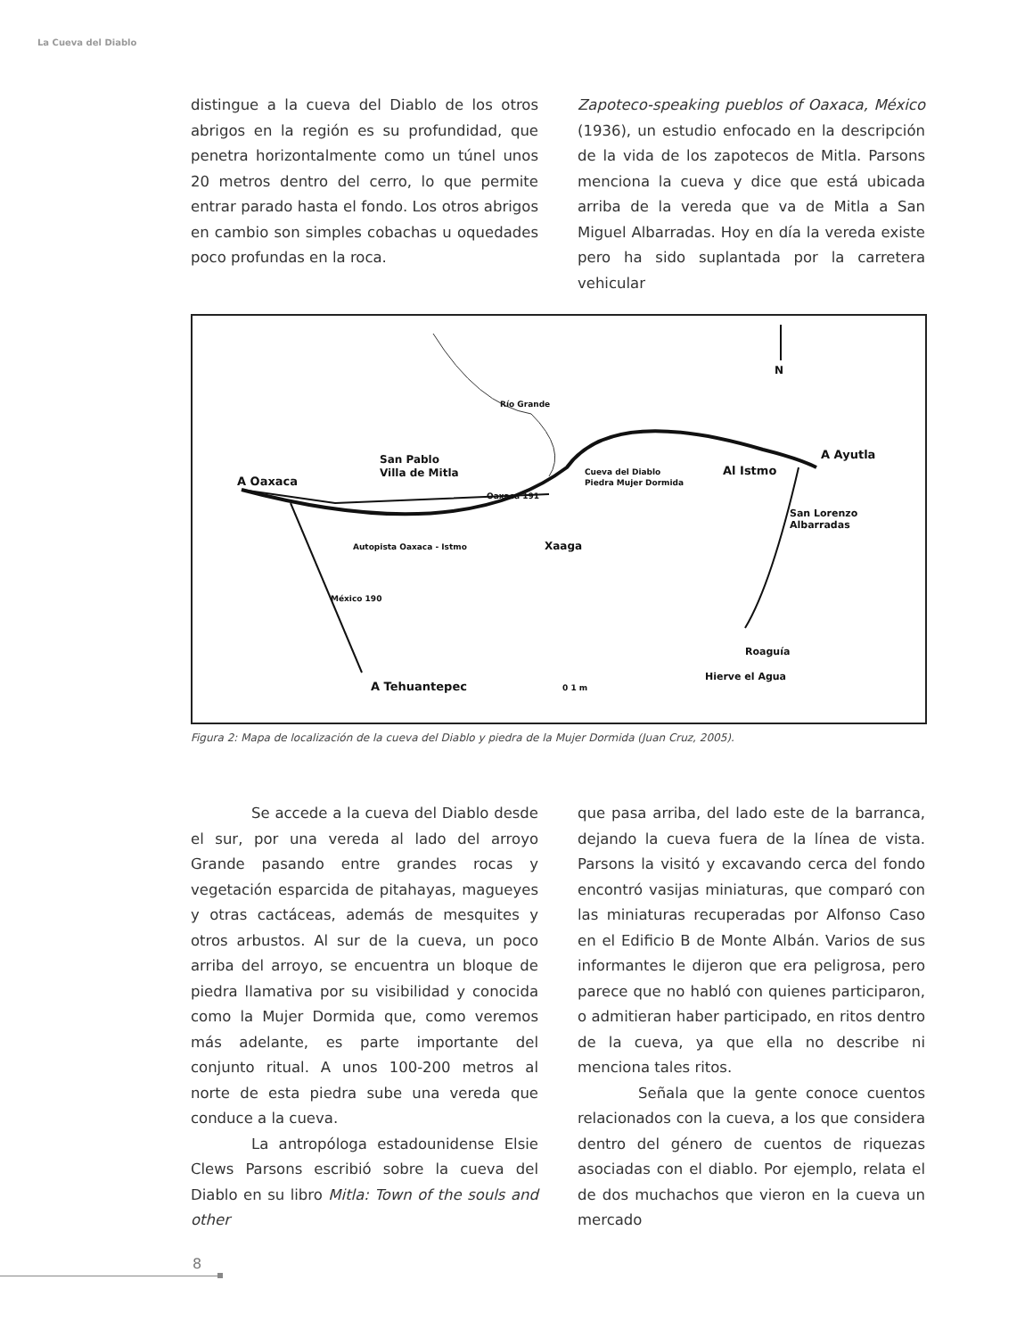La Cueva del Diablo
distingue a la cueva del Diablo de los otros abrigos en la región es su profundidad, que penetra horizontalmente como un túnel unos 20 metros dentro del cerro, lo que permite entrar parado hasta el fondo. Los otros abrigos en cambio son simples cobachas u oquedades poco profundas en la roca.
Zapoteco-speaking pueblos of Oaxaca, México (1936), un estudio enfocado en la descripción de la vida de los zapotecos de Mitla. Parsons menciona la cueva y dice que está ubicada arriba de la vereda que va de Mitla a San Miguel Albarradas. Hoy en día la vereda existe pero ha sido suplantada por la carretera vehicular
N
Río Grande
San Pablo
Villa de Mitla
A Oaxaca
Cueva del Diablo
Piedra Mujer Dormida
Al Istmo
A Ayutla
San Lorenzo
Albarradas
Oaxaca 191
Autopista Oaxaca - Istmo
Xaaga
México 190
Roaguía
Hierve el Agua
A Tehuantepec
0 1 m
Figura 2: Mapa de localización de la cueva del Diablo y piedra de la Mujer Dormida (Juan Cruz, 2005).
Se accede a la cueva del Diablo desde el sur, por una vereda al lado del arroyo Grande pasando entre grandes rocas y vegetación esparcida de pitahayas, magueyes y otras cactáceas, además de mesquites y otros arbustos. Al sur de la cueva, un poco arriba del arroyo, se encuentra un bloque de piedra llamativa por su visibilidad y conocida como la Mujer Dormida que, como veremos más adelante, es parte importante del conjunto ritual. A unos 100-200 metros al norte de esta piedra sube una vereda que conduce a la cueva.
La antropóloga estadounidense Elsie Clews Parsons escribió sobre la cueva del Diablo en su libro Mitla: Town of the souls and other
que pasa arriba, del lado este de la barranca, dejando la cueva fuera de la línea de vista. Parsons la visitó y excavando cerca del fondo encontró vasijas miniaturas, que comparó con las miniaturas recuperadas por Alfonso Caso en el Edificio B de Monte Albán. Varios de sus informantes le dijeron que era peligrosa, pero parece que no habló con quienes participaron, o admitieran haber participado, en ritos dentro de la cueva, ya que ella no describe ni menciona tales ritos.
Señala que la gente conoce cuentos relacionados con la cueva, a los que considera dentro del género de cuentos de riquezas asociadas con el diablo. Por ejemplo, relata el de dos muchachos que vieron en la cueva un mercado
8